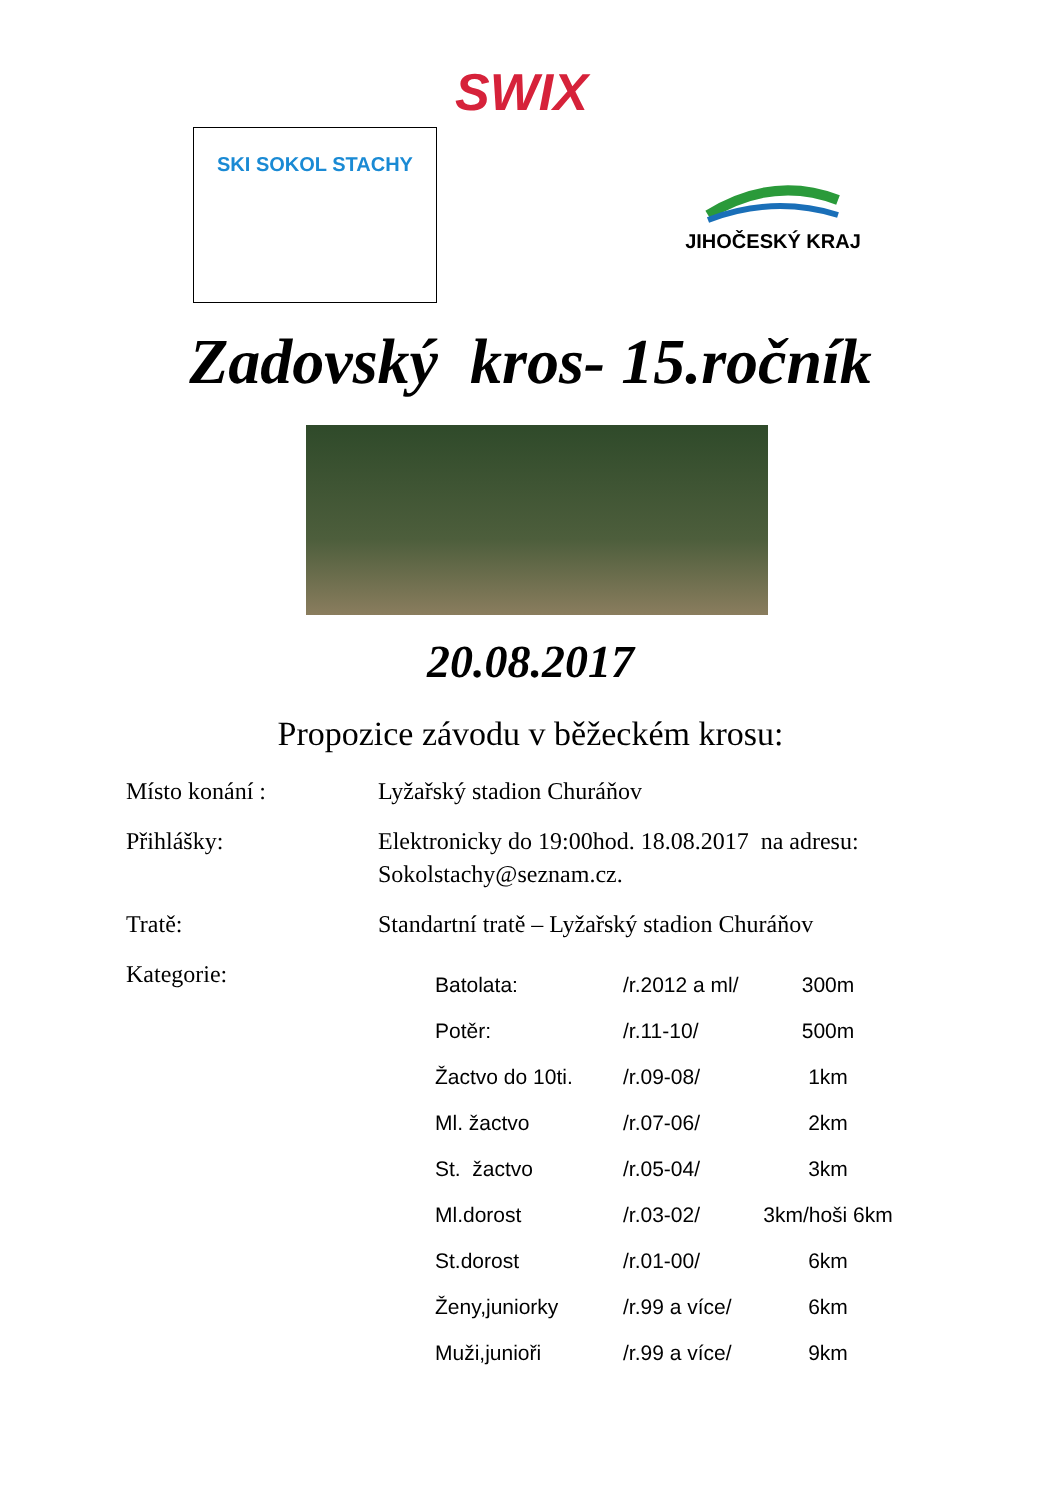SWIX
SKI SOKOL STACHY
JIHOČESKÝ KRAJ
Zadovský kros- 15.ročník
20.08.2017
Propozice závodu v běžeckém krosu:
Místo konání : Lyžařský stadion Churáňov
Přihlášky: Elektronicky do 19:00hod. 18.08.2017 na adresu:
Sokolstachy@seznam.cz.
Tratě: Standartní tratě – Lyžařský stadion Churáňov
Kategorie:
| Batolata: | /r.2012 a ml/ | 300m |
| Potěr: | /r.11-10/ | 500m |
| Žactvo do 10ti. | /r.09-08/ | 1km |
| Ml. žactvo | /r.07-06/ | 2km |
| St. žactvo | /r.05-04/ | 3km |
| Ml.dorost | /r.03-02/ | 3km/hoši 6km |
| St.dorost | /r.01-00/ | 6km |
| Ženy,juniorky | /r.99 a více/ | 6km |
| Muži,junioři | /r.99 a více/ | 9km |